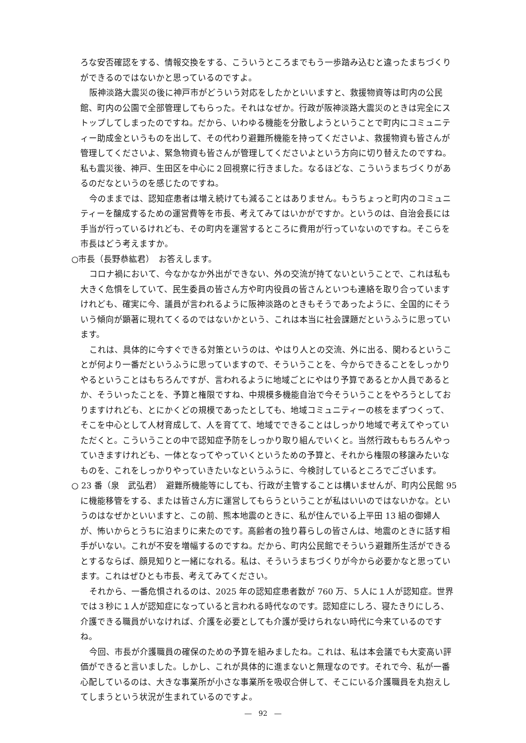ろな安否確認をする、情報交換をする、こういうところまでもう一歩踏み込むと違ったまちづくりができるのではないかと思っているのですよ。
阪神淡路大震災の後に神戸市がどういう対応をしたかといいますと、救援物資等は町内の公民館、町内の公園で全部管理してもらった。それはなぜか。行政が阪神淡路大震災のときは完全にストップしてしまったのですね。だから、いわゆる機能を分散しようということで町内にコミュニティー助成金というものを出して、その代わり避難所機能を持ってくださいよ、救援物資も皆さんが管理してくださいよ、緊急物資も皆さんが管理してくださいよという方向に切り替えたのですね。私も震災後、神戸、生田区を中心に２回視察に行きました。なるほどな、こういうまちづくりがあるのだなというのを感じたのですね。
今のままでは、認知症患者は増え続けても減ることはありません。もうちょっと町内のコミュニティーを醸成するための運営費等を市長、考えてみてはいかがですか。というのは、自治会長には手当が行っているけれども、その町内を運営するところに費用が行っていないのですね。そこらを市長はどう考えますか。
○市長（長野恭紘君）　お答えします。
コロナ禍において、今なかなか外出ができない、外の交流が持てないということで、これは私も大きく危惧をしていて、民生委員の皆さん方や町内役員の皆さんといつも連絡を取り合っていますけれども、確実に今、議員が言われるように阪神淡路のときもそうであったように、全国的にそういう傾向が顕著に現れてくるのではないかという、これは本当に社会課題だというふうに思っています。
これは、具体的に今すぐできる対策というのは、やはり人との交流、外に出る、関わるということが何より一番だというふうに思っていますので、そういうことを、今からできることをしっかりやるということはもちろんですが、言われるように地域ごとにやはり予算であるとか人員であるとか、そういったことを、予算と権限ですね、中規模多機能自治で今そういうことをやろうとしておりますけれども、とにかくどの規模であったとしても、地域コミュニティーの核をまずつくって、そこを中心として人材育成して、人を育てて、地域でできることはしっかり地域で考えてやっていただくと。こういうことの中で認知症予防をしっかり取り組んでいくと。当然行政ももちろんやっていきますけれども、一体となってやっていくというための予算と、それから権限の移譲みたいなものを、これをしっかりやっていきたいなというふうに、今検討しているところでございます。
○ 23 番（泉　武弘君）　避難所機能等にしても、行政が主管することは構いませんが、町内公民館 95 に機能移管をする、または皆さん方に運営してもらうということが私はいいのではないかな。というのはなぜかといいますと、この前、熊本地震のときに、私が住んでいる上平田 13 組の御婦人が、怖いからとうちに泊まりに来たのです。高齢者の独り暮らしの皆さんは、地震のときに話す相手がいない。これが不安を増幅するのですね。だから、町内公民館でそういう避難所生活ができるとするならば、顔見知りと一緒になれる。私は、そういうまちづくりが今から必要かなと思っています。これはぜひとも市長、考えてみてください。
それから、一番危惧されるのは、2025 年の認知症患者数が 760 万、５人に１人が認知症。世界では３秒に１人が認知症になっていると言われる時代なのです。認知症にしろ、寝たきりにしろ、介護できる職員がいなければ、介護を必要としても介護が受けられない時代に今来ているのですね。
今回、市長が介護職員の確保のための予算を組みましたね。これは、私は本会議でも大変高い評価ができると言いました。しかし、これが具体的に進まないと無理なのです。それで今、私が一番心配しているのは、大きな事業所が小さな事業所を吸収合併して、そこにいる介護職員を丸抱えしてしまうという状況が生まれているのですよ。
―　92　―